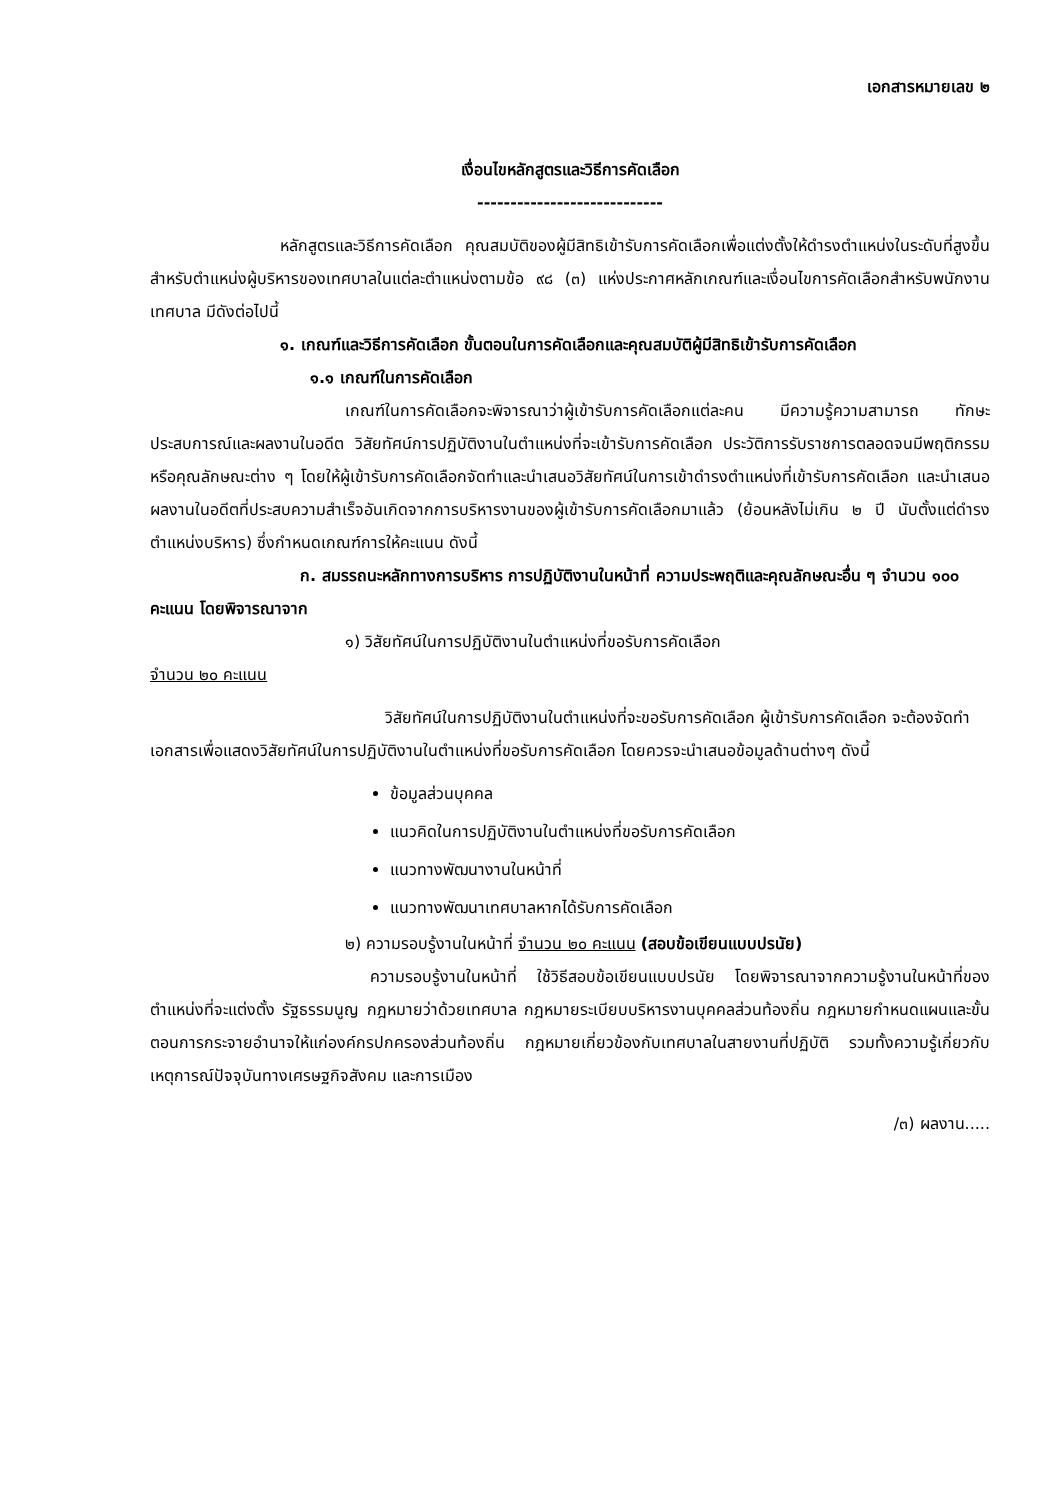เอกสารหมายเลข ๒
เงื่อนไขหลักสูตรและวิธีการคัดเลือก
----------------------------
หลักสูตรและวิธีการคัดเลือก คุณสมบัติของผู้มีสิทธิเข้ารับการคัดเลือกเพื่อแต่งตั้งให้ดำรงตำแหน่งในระดับที่สูงขึ้น สำหรับตำแหน่งผู้บริหารของเทศบาลในแต่ละตำแหน่งตามข้อ ๙๘ (๓) แห่งประกาศหลักเกณฑ์และเงื่อนไขการคัดเลือกสำหรับพนักงานเทศบาล มีดังต่อไปนี้
๑. เกณฑ์และวิธีการคัดเลือก ขั้นตอนในการคัดเลือกและคุณสมบัติผู้มีสิทธิเข้ารับการคัดเลือก
๑.๑ เกณฑ์ในการคัดเลือก
เกณฑ์ในการคัดเลือกจะพิจารณาว่าผู้เข้ารับการคัดเลือกแต่ละคน มีความรู้ความสามารถ ทักษะ ประสบการณ์และผลงานในอดีต วิสัยทัศน์การปฏิบัติงานในตำแหน่งที่จะเข้ารับการคัดเลือก ประวัติการรับราชการตลอดจนมีพฤติกรรมหรือคุณลักษณะต่าง ๆ โดยให้ผู้เข้ารับการคัดเลือกจัดทำและนำเสนอวิสัยทัศน์ในการเข้าดำรงตำแหน่งที่เข้ารับการคัดเลือก และนำเสนอผลงานในอดีตที่ประสบความสำเร็จอันเกิดจากการบริหารงานของผู้เข้ารับการคัดเลือกมาแล้ว (ย้อนหลังไม่เกิน ๒ ปี นับตั้งแต่ดำรงตำแหน่งบริหาร) ซึ่งกำหนดเกณฑ์การให้คะแนน ดังนี้
ก. สมรรถนะหลักทางการบริหาร การปฏิบัติงานในหน้าที่ ความประพฤติและคุณลักษณะอื่น ๆ จำนวน ๑๐๐ คะแนน โดยพิจารณาจาก
๑) วิสัยทัศน์ในการปฏิบัติงานในตำแหน่งที่ขอรับการคัดเลือก
จำนวน ๒๐ คะแนน
วิสัยทัศน์ในการปฏิบัติงานในตำแหน่งที่จะขอรับการคัดเลือก ผู้เข้ารับการคัดเลือก จะต้องจัดทำเอกสารเพื่อแสดงวิสัยทัศน์ในการปฏิบัติงานในตำแหน่งที่ขอรับการคัดเลือก โดยควรจะนำเสนอข้อมูลด้านต่างๆ ดังนี้
ข้อมูลส่วนบุคคล
แนวคิดในการปฏิบัติงานในตำแหน่งที่ขอรับการคัดเลือก
แนวทางพัฒนางานในหน้าที่
แนวทางพัฒนาเทศบาลหากได้รับการคัดเลือก
๒) ความรอบรู้งานในหน้าที่ จำนวน ๒๐ คะแนน (สอบข้อเขียนแบบปรนัย)
ความรอบรู้งานในหน้าที่ ใช้วิธีสอบข้อเขียนแบบปรนัย โดยพิจารณาจากความรู้งานในหน้าที่ของตำแหน่งที่จะแต่งตั้ง รัฐธรรมนูญ กฎหมายว่าด้วยเทศบาล กฎหมายระเบียบบริหารงานบุคคลส่วนท้องถิ่น กฎหมายกำหนดแผนและขั้นตอนการกระจายอำนาจให้แก่องค์กรปกครองส่วนท้องถิ่น กฎหมายเกี่ยวข้องกับเทศบาลในสายงานที่ปฏิบัติ รวมทั้งความรู้เกี่ยวกับเหตุการณ์ปัจจุบันทางเศรษฐกิจสังคม และการเมือง
/๓) ผลงาน.....